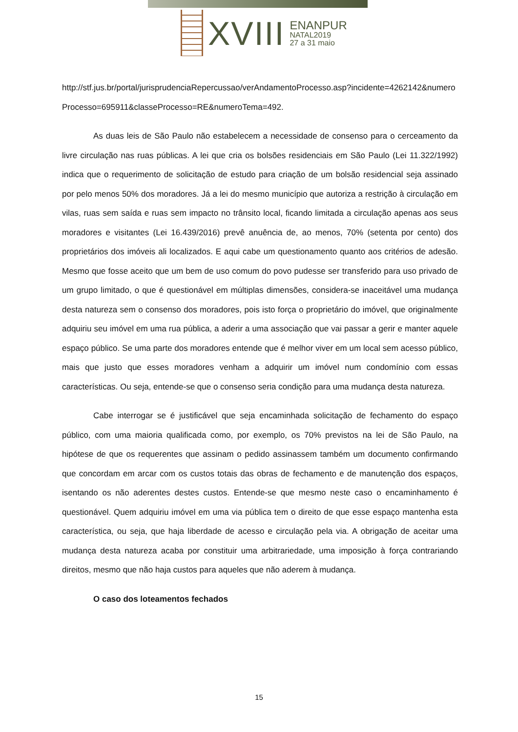XVIII
ENANPUR
NATAL2019
27 a 31 maio
http://stf.jus.br/portal/jurisprudenciaRepercussao/verAndamentoProcesso.asp?incidente=4262142&numeroProcesso=695911&classeProcesso=RE&numeroTema=492.
As duas leis de São Paulo não estabelecem a necessidade de consenso para o cerceamento da livre circulação nas ruas públicas. A lei que cria os bolsões residenciais em São Paulo (Lei 11.322/1992) indica que o requerimento de solicitação de estudo para criação de um bolsão residencial seja assinado por pelo menos 50% dos moradores. Já a lei do mesmo município que autoriza a restrição à circulação em vilas, ruas sem saída e ruas sem impacto no trânsito local, ficando limitada a circulação apenas aos seus moradores e visitantes (Lei 16.439/2016) prevê anuência de, ao menos, 70% (setenta por cento) dos proprietários dos imóveis ali localizados. E aqui cabe um questionamento quanto aos critérios de adesão. Mesmo que fosse aceito que um bem de uso comum do povo pudesse ser transferido para uso privado de um grupo limitado, o que é questionável em múltiplas dimensões, considera-se inaceitável uma mudança desta natureza sem o consenso dos moradores, pois isto força o proprietário do imóvel, que originalmente adquiriu seu imóvel em uma rua pública, a aderir a uma associação que vai passar a gerir e manter aquele espaço público. Se uma parte dos moradores entende que é melhor viver em um local sem acesso público, mais que justo que esses moradores venham a adquirir um imóvel num condomínio com essas características. Ou seja, entende-se que o consenso seria condição para uma mudança desta natureza.
Cabe interrogar se é justificável que seja encaminhada solicitação de fechamento do espaço público, com uma maioria qualificada como, por exemplo, os 70% previstos na lei de São Paulo, na hipótese de que os requerentes que assinam o pedido assinassem também um documento confirmando que concordam em arcar com os custos totais das obras de fechamento e de manutenção dos espaços, isentando os não aderentes destes custos. Entende-se que mesmo neste caso o encaminhamento é questionável. Quem adquiriu imóvel em uma via pública tem o direito de que esse espaço mantenha esta característica, ou seja, que haja liberdade de acesso e circulação pela via. A obrigação de aceitar uma mudança desta natureza acaba por constituir uma arbitrariedade, uma imposição à força contrariando direitos, mesmo que não haja custos para aqueles que não aderem à mudança.
O caso dos loteamentos fechados
15